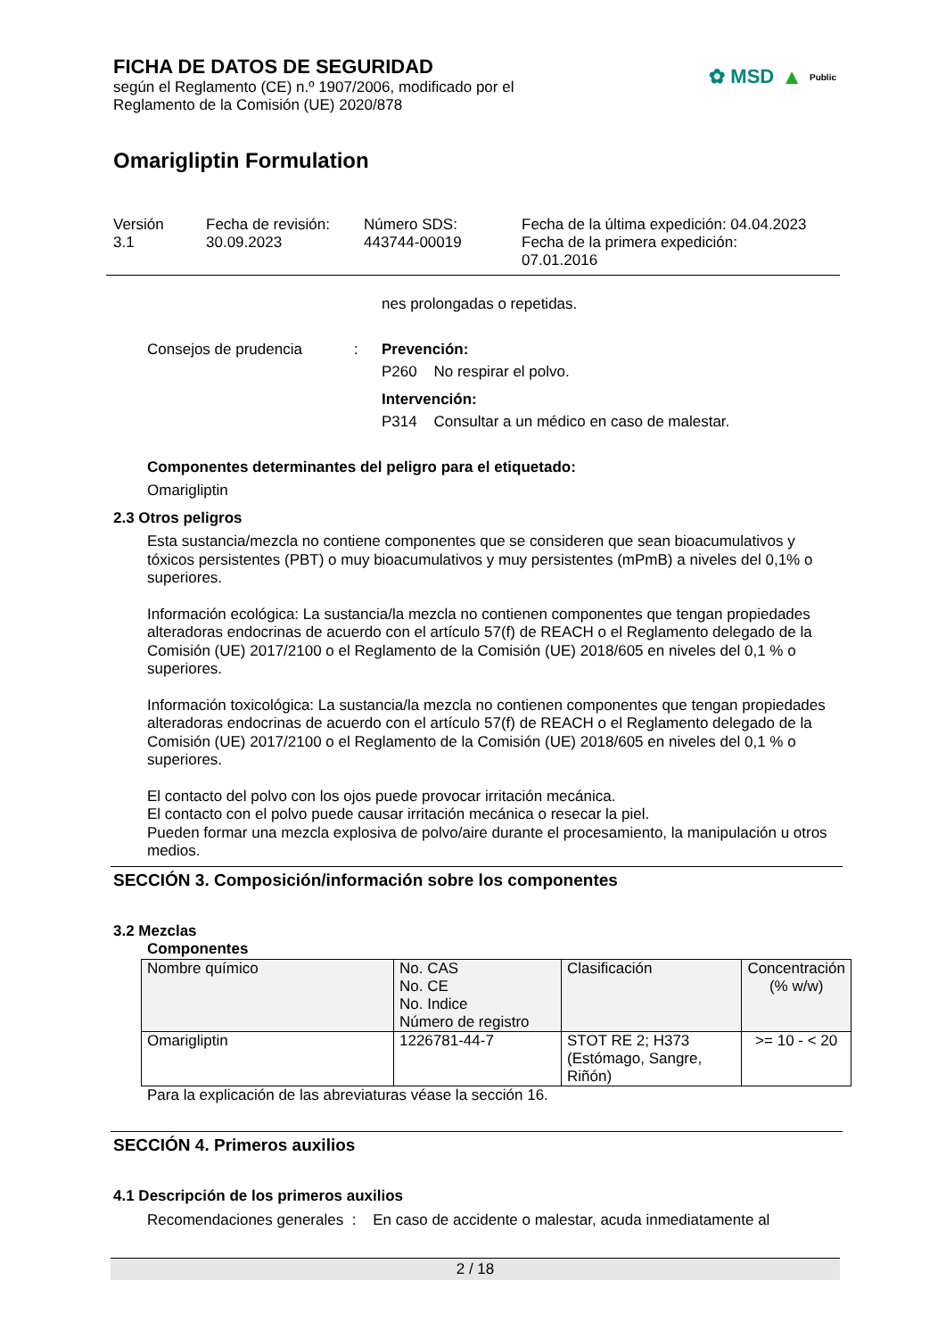FICHA DE DATOS DE SEGURIDAD
según el Reglamento (CE) n.º 1907/2006, modificado por el
Reglamento de la Comisión (UE) 2020/878
Omarigliptin Formulation
✿ MSD ▲ Public
Versión
3.1
Fecha de revisión:
30.09.2023
Número SDS:
443744-00019
Fecha de la última expedición: 04.04.2023
Fecha de la primera expedición:
07.01.2016
nes prolongadas o repetidas.
Consejos de prudencia :
Prevención:
P260 No respirar el polvo.
Intervención:
P314 Consultar a un médico en caso de malestar.
Componentes determinantes del peligro para el etiquetado:
Omarigliptin
2.3 Otros peligros
Esta sustancia/mezcla no contiene componentes que se consideren que sean bioacumulativos y tóxicos persistentes (PBT) o muy bioacumulativos y muy persistentes (mPmB) a niveles del 0,1% o superiores.
Información ecológica: La sustancia/la mezcla no contienen componentes que tengan propiedades alteradoras endocrinas de acuerdo con el artículo 57(f) de REACH o el Reglamento delegado de la Comisión (UE) 2017/2100 o el Reglamento de la Comisión (UE) 2018/605 en niveles del 0,1 % o superiores.
Información toxicológica: La sustancia/la mezcla no contienen componentes que tengan propiedades alteradoras endocrinas de acuerdo con el artículo 57(f) de REACH o el Reglamento delegado de la Comisión (UE) 2017/2100 o el Reglamento de la Comisión (UE) 2018/605 en niveles del 0,1 % o superiores.
El contacto del polvo con los ojos puede provocar irritación mecánica.
El contacto con el polvo puede causar irritación mecánica o resecar la piel.
Pueden formar una mezcla explosiva de polvo/aire durante el procesamiento, la manipulación u otros medios.
SECCIÓN 3. Composición/información sobre los componentes
3.2 Mezclas
Componentes
| Nombre químico | No. CAS No. CE No. Indice Número de registro | Clasificación | Concentración (% w/w) |
| --- | --- | --- | --- |
| Omarigliptin | 1226781-44-7 | STOT RE 2; H373 (Estómago, Sangre, Riñón) | >= 10 - < 20 |
Para la explicación de las abreviaturas véase la sección 16.
SECCIÓN 4. Primeros auxilios
4.1 Descripción de los primeros auxilios
Recomendaciones generales : En caso de accidente o malestar, acuda inmediatamente al
2 / 18